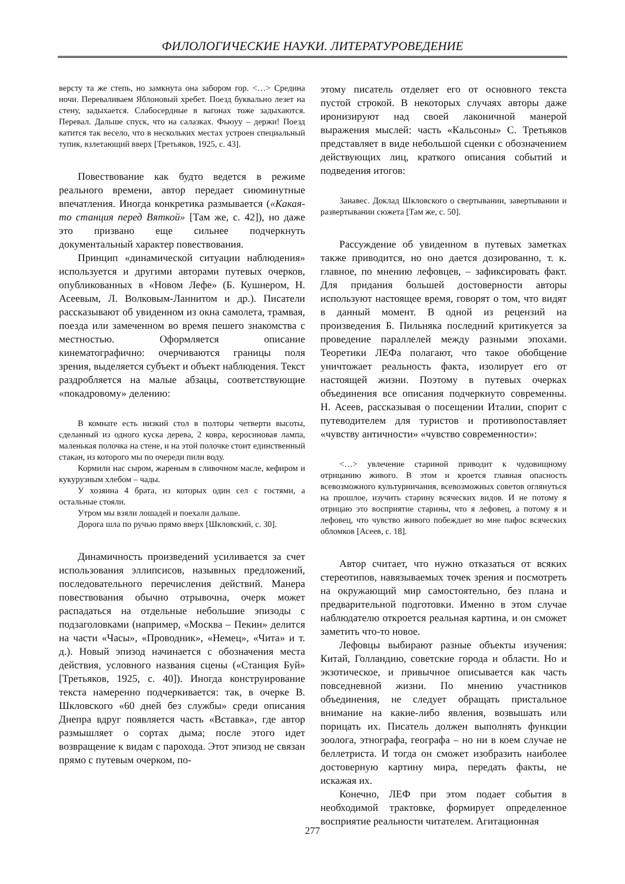ФИЛОЛОГИЧЕСКИЕ НАУКИ. ЛИТЕРАТУРОВЕДЕНИЕ
версту та же степь, но замкнута она забором гор. <…> Средина ночи. Переваливаем Яблоновый хребет. Поезд буквально лезет на стену, задыхается. Слабосердные в вагонах тоже задыхаются. Перевал. Дальше спуск, что на салазках. Фьюуу – держи! Поезд катится так весело, что в нескольких местах устроен специальный тупик, взлетающий вверх [Третьяков, 1925, с. 43].
Повествование как будто ведется в режиме реального времени, автор передает сиюминутные впечатления. Иногда конкретика размывается («Какая-то станция перед Вяткой» [Там же, с. 42]), но даже это призвано еще сильнее подчеркнуть документальный характер повествования.
Принцип «динамической ситуации наблюдения» используется и другими авторами путевых очерков, опубликованных в «Новом Лефе» (Б. Кушнером, Н. Асеевым, Л. Волковым-Ланнитом и др.). Писатели рассказывают об увиденном из окна самолета, трамвая, поезда или замеченном во время пешего знакомства с местностью. Оформляется описание кинематографично: очерчиваются границы поля зрения, выделяется субъект и объект наблюдения. Текст раздробляется на малые абзацы, соответствующие «покадровому» делению:
В комнате есть низкий стол в полторы четверти высоты, сделанный из одного куска дерева, 2 ковра, керосиновая лампа, маленькая полочка на стене, и на этой полочке стоит единственный стакан, из которого мы по очереди пили воду.
Кормили нас сыром, жареным в сливочном масле, кефиром и кукурузным хлебом – чады.
У хозяина 4 брата, из которых один сел с гостями, а остальные стояли.
Утром мы взяли лошадей и поехали дальше.
Дорога шла по ручью прямо вверх [Шкловский, с. 30].
Динамичность произведений усиливается за счет использования эллипсисов, назывных предложений, последовательного перечисления действий. Манера повествования обычно отрывочна, очерк может распадаться на отдельные небольшие эпизоды с подзаголовками (например, «Москва – Пекин» делится на части «Часы», «Проводник», «Немец», «Чита» и т. д.). Новый эпизод начинается с обозначения места действия, условного названия сцены («Станция Буй» [Третьяков, 1925, с. 40]). Иногда конструирование текста намеренно подчеркивается: так, в очерке В. Шкловского «60 дней без службы» среди описания Днепра вдруг появляется часть «Вставка», где автор размышляет о сортах дыма; после этого идет возвращение к видам с парохода. Этот эпизод не связан прямо с путевым очерком, по-
этому писатель отделяет его от основного текста пустой строкой. В некоторых случаях авторы даже иронизируют над своей лаконичной манерой выражения мыслей: часть «Кальсоны» С. Третьяков представляет в виде небольшой сценки с обозначением действующих лиц, краткого описания событий и подведения итогов:
Занавес. Доклад Шкловского о свертывании, завертывании и развертывании сюжета [Там же, с. 50].
Рассуждение об увиденном в путевых заметках также приводится, но оно дается дозированно, т. к. главное, по мнению лефовцев, – зафиксировать факт. Для придания большей достоверности авторы используют настоящее время, говорят о том, что видят в данный момент. В одной из рецензий на произведения Б. Пильняка последний критикуется за проведение параллелей между разными эпохами. Теоретики ЛЕФа полагают, что такое обобщение уничтожает реальность факта, изолирует его от настоящей жизни. Поэтому в путевых очерках объединения все описания подчеркнуто современны. Н. Асеев, рассказывая о посещении Италии, спорит с путеводителем для туристов и противопоставляет «чувству античности» «чувство современности»:
<…> увлечение стариной приводит к чудовищному отрицанию живого. В этом и кроется главная опасность всевозможного культурничания, всевозможных советов оглянуться на прошлое, изучить старину всяческих видов. И не потому я отрицаю это восприятие старины, что я лефовец, а потому я и лефовец, что чувство живого побеждает во мне пафос всяческих обломков [Асеев, с. 18].
Автор считает, что нужно отказаться от всяких стереотипов, навязываемых точек зрения и посмотреть на окружающий мир самостоятельно, без плана и предварительной подготовки. Именно в этом случае наблюдателю откроется реальная картина, и он сможет заметить что-то новое.
Лефовцы выбирают разные объекты изучения: Китай, Голландию, советские города и области. Но и экзотическое, и привычное описывается как часть повседневной жизни. По мнению участников объединения, не следует обращать пристальное внимание на какие-либо явления, возвышать или порицать их. Писатель должен выполнять функции зоолога, этнографа, географа – но ни в коем случае не беллетриста. И тогда он сможет изобразить наиболее достоверную картину мира, передать факты, не искажая их.
Конечно, ЛЕФ при этом подает события в необходимой трактовке, формирует определенное восприятие реальности читателем. Агитационная
277